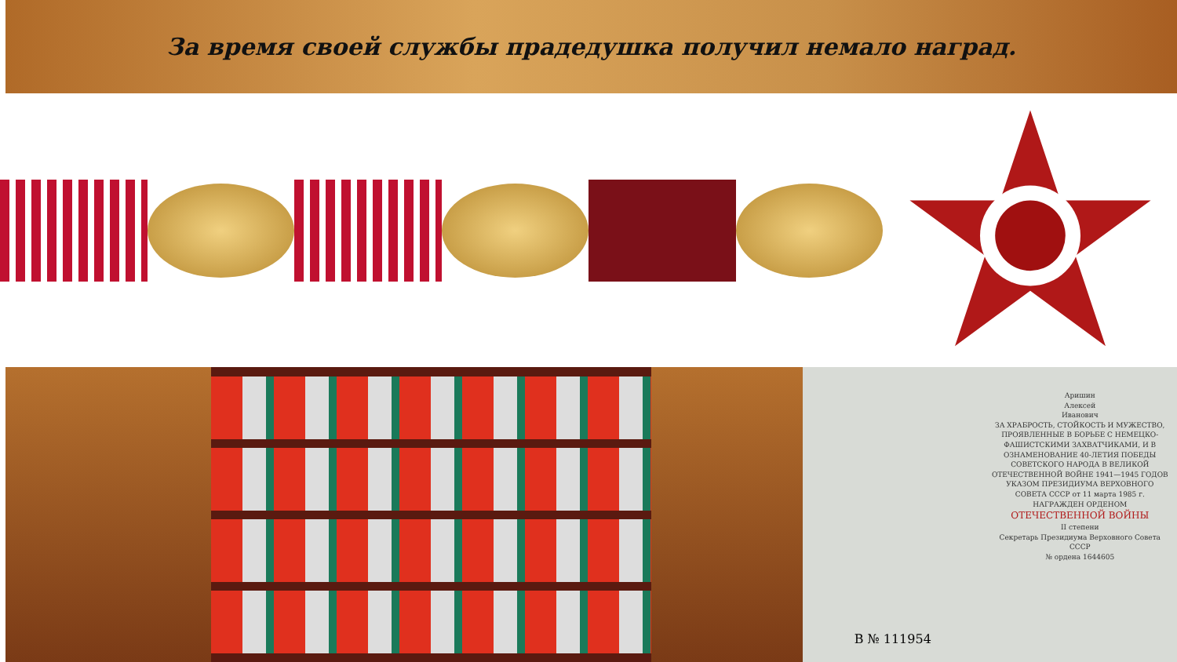За время своей службы прадедушка получил немало наград.
В № 111954
Аришин
Алексей
Иванович
ЗА ХРАБРОСТЬ, СТОЙКОСТЬ И МУЖЕСТВО, ПРОЯВЛЕННЫЕ В БОРЬБЕ С НЕМЕЦКО-ФАШИСТСКИМИ ЗАХВАТЧИКАМИ, И В ОЗНАМЕНОВАНИЕ 40-ЛЕТИЯ ПОБЕДЫ СОВЕТСКОГО НАРОДА В ВЕЛИКОЙ ОТЕЧЕСТВЕННОЙ ВОЙНЕ 1941—1945 ГОДОВ
УКАЗОМ ПРЕЗИДИУМА ВЕРХОВНОГО СОВЕТА СССР от 11 марта 1985 г.
НАГРАЖДЕН ОРДЕНОМ
ОТЕЧЕСТВЕННОЙ ВОЙНЫ
II степени
Секретарь Президиума Верховного Совета СССР
№ ордена 1644605